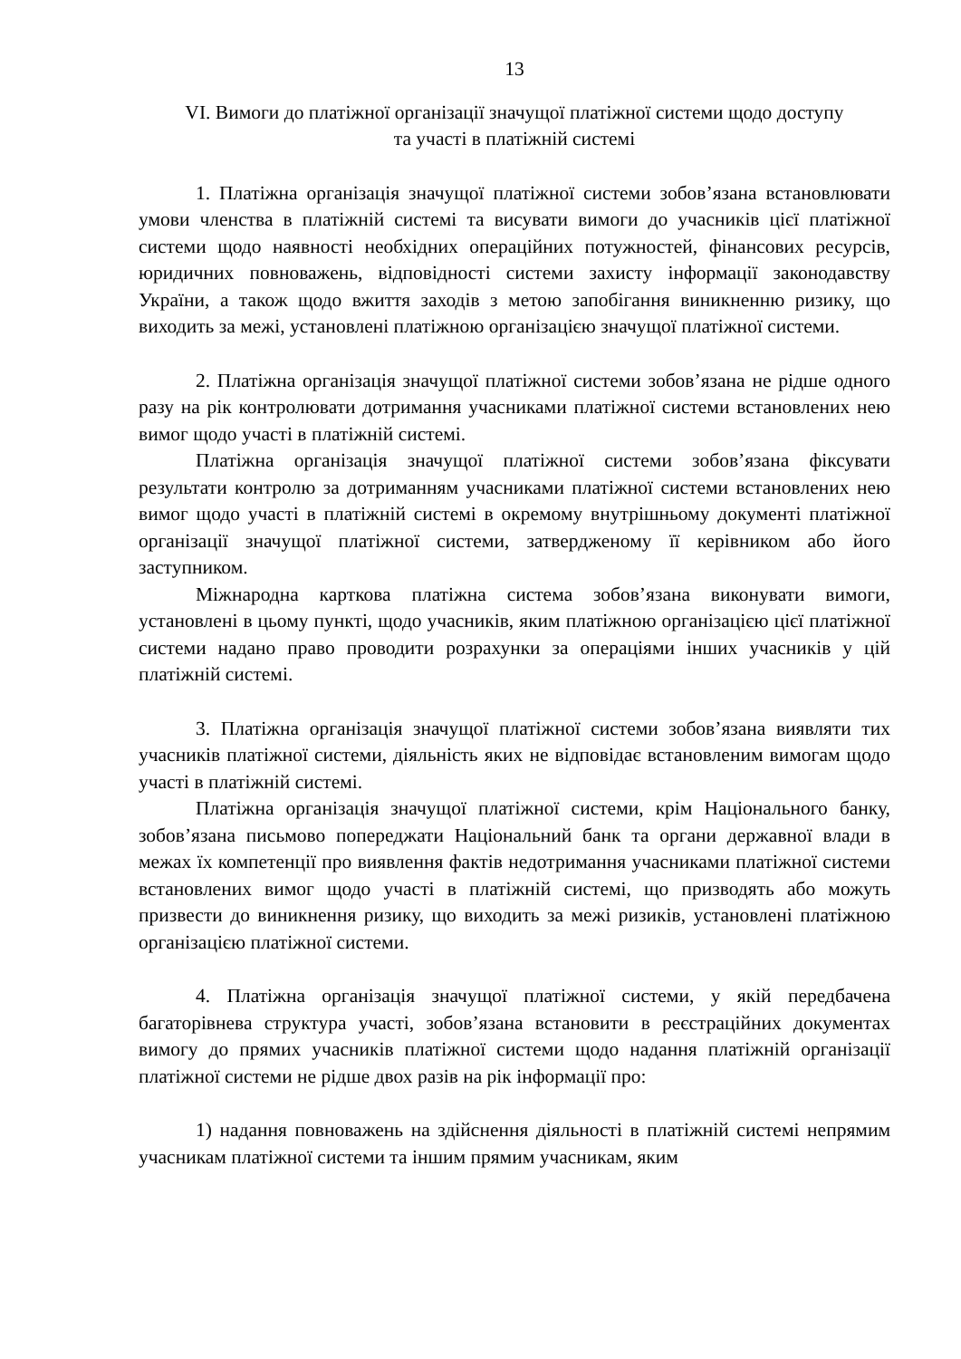13
VI. Вимоги до платіжної організації значущої платіжної системи щодо доступу
та участі в платіжній системі
1. Платіжна організація значущої платіжної системи зобов’язана встановлювати умови членства в платіжній системі та висувати вимоги до учасників цієї платіжної системи щодо наявності необхідних операційних потужностей, фінансових ресурсів, юридичних повноважень, відповідності системи захисту інформації законодавству України, а також щодо вжиття заходів з метою запобігання виникненню ризику, що виходить за межі, установлені платіжною організацією значущої платіжної системи.
2. Платіжна організація значущої платіжної системи зобов’язана не рідше одного разу на рік контролювати дотримання учасниками платіжної системи встановлених нею вимог щодо участі в платіжній системі.
Платіжна організація значущої платіжної системи зобов’язана фіксувати результати контролю за дотриманням учасниками платіжної системи встановлених нею вимог щодо участі в платіжній системі в окремому внутрішньому документі платіжної організації значущої платіжної системи, затвердженому її керівником або його заступником.
Міжнародна карткова платіжна система зобов’язана виконувати вимоги, установлені в цьому пункті, щодо учасників, яким платіжною організацією цієї платіжної системи надано право проводити розрахунки за операціями інших учасників у цій платіжній системі.
3. Платіжна організація значущої платіжної системи зобов’язана виявляти тих учасників платіжної системи, діяльність яких не відповідає встановленим вимогам щодо участі в платіжній системі.
Платіжна організація значущої платіжної системи, крім Національного банку, зобов’язана письмово попереджати Національний банк та органи державної влади в межах їх компетенції про виявлення фактів недотримання учасниками платіжної системи встановлених вимог щодо участі в платіжній системі, що призводять або можуть призвести до виникнення ризику, що виходить за межі ризиків, установлені платіжною організацією платіжної системи.
4. Платіжна організація значущої платіжної системи, у якій передбачена багаторівнева структура участі, зобов’язана встановити в реєстраційних документах вимогу до прямих учасників платіжної системи щодо надання платіжній організації платіжної системи не рідше двох разів на рік інформації про:
1) надання повноважень на здійснення діяльності в платіжній системі непрямим учасникам платіжної системи та іншим прямим учасникам, яким